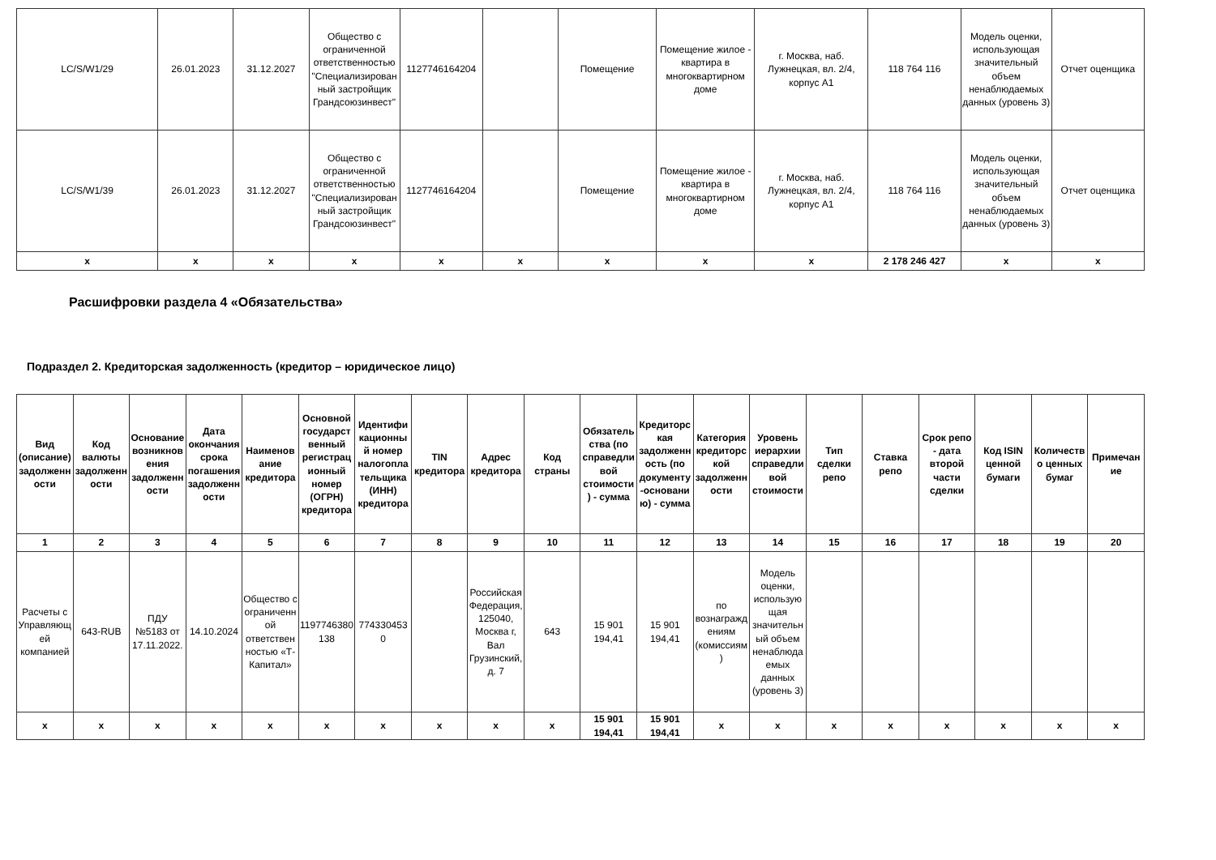| LC/S/W1/29 | 26.01.2023 | 31.12.2027 | Общество с ограниченной ответственностью "Специализированный застройщик Грандсоюзинвест" | 1127746164204 | | Помещение | Помещение жилое - квартира в многоквартирном доме | г. Москва, наб. Лужнецкая, вл. 2/4, корпус А1 | 118 764 116 | Модель оценки, использующая значительный объем ненаблюдаемых данных (уровень 3) | Отчет оценщика |
| LC/S/W1/39 | 26.01.2023 | 31.12.2027 | Общество с ограниченной ответственностью "Специализированный застройщик Грандсоюзинвест" | 1127746164204 | | Помещение | Помещение жилое - квартира в многоквартирном доме | г. Москва, наб. Лужнецкая, вл. 2/4, корпус А1 | 118 764 116 | Модель оценки, использующая значительный объем ненаблюдаемых данных (уровень 3) | Отчет оценщика |
| x | x | x | x | x | x | x | x | x | 2 178 246 427 | x | x |
Расшифровки раздела 4 «Обязательства»
Подраздел 2. Кредиторская задолженность (кредитор – юридическое лицо)
| Вид (описание) задолженности | Код валюты задолженности | Основание возникновения задолженности | Дата окончания срока погашения задолженности | Наименование кредитора | Основной государственный регистрационный номер (ОГРН) кредитора | Идентификационный номер налогоплательщика (ИНН) кредитора | TIN кредитора | Адрес кредитора | Код страны | Обязательства (по справедливой стоимости) - сумма | Кредиторская задолженность (по документу-основанию) - сумма | Категория кредиторской задолженности | Уровень иерархии справедливой стоимости | Тип сделки репо | Ставка репо | Срок репо - дата второй части сделки | Код ISIN ценной бумаги | Количество ценных бумаг | Примечание |
| --- | --- | --- | --- | --- | --- | --- | --- | --- | --- | --- | --- | --- | --- | --- | --- | --- | --- | --- | --- |
| 1 | 2 | 3 | 4 | 5 | 6 | 7 | 8 | 9 | 10 | 11 | 12 | 13 | 14 | 15 | 16 | 17 | 18 | 19 | 20 |
| Расчеты с Управляющей компанией | 643-RUB | ПДУ №5183 от 17.11.2022. | 14.10.2024 | Общество с ограниченной ответственностью «Т-Капитал» | 1197746380138 | 7743304530 | | Российская Федерация, 125040, Москва г, Вал Грузинский, д. 7 | 643 | 15 901 194,41 | 15 901 194,41 | по вознаграждениям (комиссиям) | Модель оценки, использующая значительный объем ненаблюдаемых данных (уровень 3) | | | | | | |
| x | x | x | x | x | x | x | x | x | x | 15 901 194,41 | 15 901 194,41 | x | x | x | x | x | x | x | x |